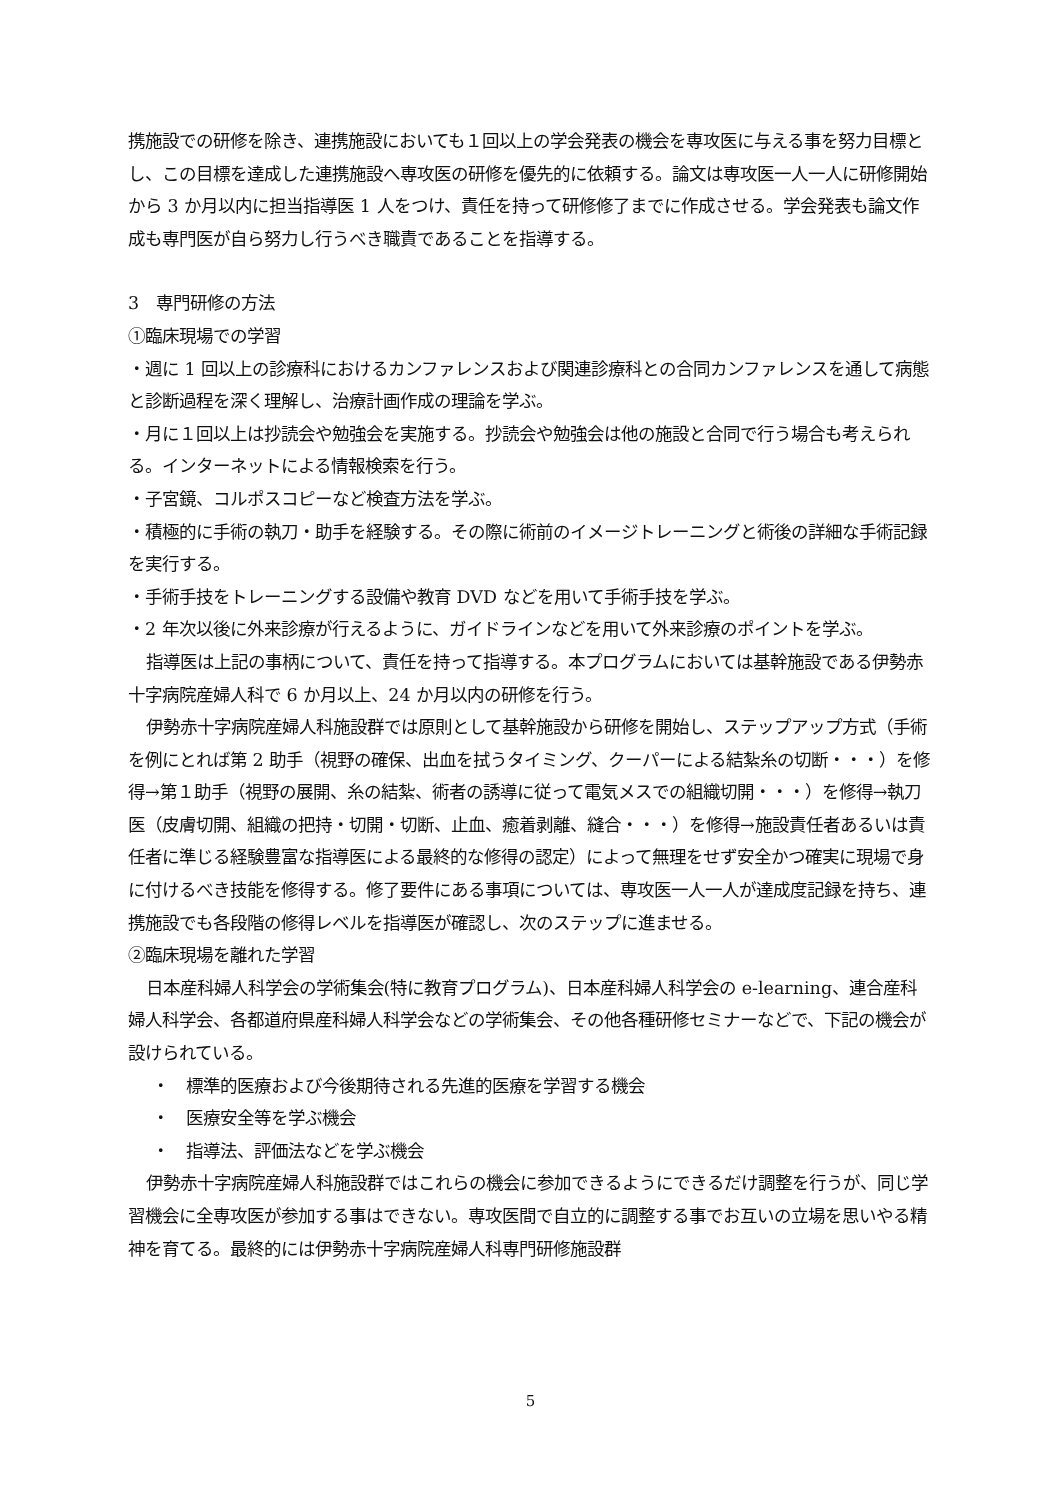携施設での研修を除き、連携施設においても１回以上の学会発表の機会を専攻医に与える事を努力目標とし、この目標を達成した連携施設へ専攻医の研修を優先的に依頼する。論文は専攻医一人一人に研修開始から 3 か月以内に担当指導医 1 人をつけ、責任を持って研修修了までに作成させる。学会発表も論文作成も専門医が自ら努力し行うべき職責であることを指導する。
3　専門研修の方法
①臨床現場での学習
・週に 1 回以上の診療科におけるカンファレンスおよび関連診療科との合同カンファレンスを通して病態と診断過程を深く理解し、治療計画作成の理論を学ぶ。
・月に１回以上は抄読会や勉強会を実施する。抄読会や勉強会は他の施設と合同で行う場合も考えられる。インターネットによる情報検索を行う。
・子宮鏡、コルポスコピーなど検査方法を学ぶ。
・積極的に手術の執刀・助手を経験する。その際に術前のイメージトレーニングと術後の詳細な手術記録を実行する。
・手術手技をトレーニングする設備や教育 DVD などを用いて手術手技を学ぶ。
・2 年次以後に外来診療が行えるように、ガイドラインなどを用いて外来診療のポイントを学ぶ。
指導医は上記の事柄について、責任を持って指導する。本プログラムにおいては基幹施設である伊勢赤十字病院産婦人科で 6 か月以上、24 か月以内の研修を行う。
伊勢赤十字病院産婦人科施設群では原則として基幹施設から研修を開始し、ステップアップ方式（手術を例にとれば第 2 助手（視野の確保、出血を拭うタイミング、クーパーによる結紮糸の切断・・・）を修得→第１助手（視野の展開、糸の結紮、術者の誘導に従って電気メスでの組織切開・・・）を修得→執刀医（皮膚切開、組織の把持・切開・切断、止血、癒着剥離、縫合・・・）を修得→施設責任者あるいは責任者に準じる経験豊富な指導医による最終的な修得の認定）によって無理をせず安全かつ確実に現場で身に付けるべき技能を修得する。修了要件にある事項については、専攻医一人一人が達成度記録を持ち、連携施設でも各段階の修得レベルを指導医が確認し、次のステップに進ませる。
②臨床現場を離れた学習
日本産科婦人科学会の学術集会(特に教育プログラム)、日本産科婦人科学会の e-learning、連合産科婦人科学会、各都道府県産科婦人科学会などの学術集会、その他各種研修セミナーなどで、下記の機会が設けられている。
・　標準的医療および今後期待される先進的医療を学習する機会
・　医療安全等を学ぶ機会
・　指導法、評価法などを学ぶ機会
伊勢赤十字病院産婦人科施設群ではこれらの機会に参加できるようにできるだけ調整を行うが、同じ学習機会に全専攻医が参加する事はできない。専攻医間で自立的に調整する事でお互いの立場を思いやる精神を育てる。最終的には伊勢赤十字病院産婦人科専門研修施設群
5